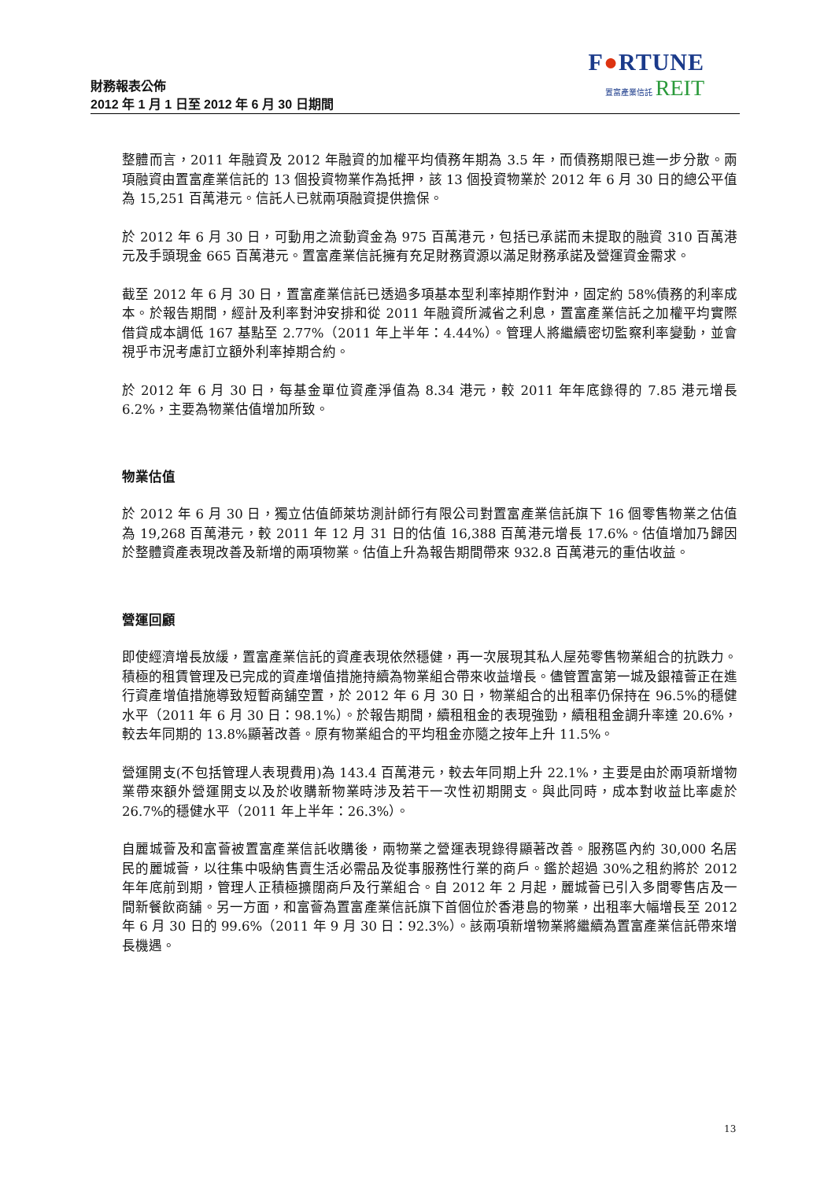F●RTUNE
置富產業信託 REIT
財務報表公佈
2012 年 1 月 1 日至 2012 年 6 月 30 日期間
整體而言，2011 年融資及 2012 年融資的加權平均債務年期為 3.5 年，而債務期限已進一步分散。兩項融資由置富產業信託的 13 個投資物業作為抵押，該 13 個投資物業於 2012 年 6 月 30 日的總公平值為 15,251 百萬港元。信託人已就兩項融資提供擔保。
於 2012 年 6 月 30 日，可動用之流動資金為 975 百萬港元，包括已承諾而未提取的融資 310 百萬港元及手頭現金 665 百萬港元。置富產業信託擁有充足財務資源以滿足財務承諾及營運資金需求。
截至 2012 年 6 月 30 日，置富產業信託已透過多項基本型利率掉期作對沖，固定約 58%債務的利率成本。於報告期間，經計及利率對沖安排和從 2011 年融資所減省之利息，置富產業信託之加權平均實際借貸成本調低 167 基點至 2.77%（2011 年上半年：4.44%）。管理人將繼續密切監察利率變動，並會視乎市況考慮訂立額外利率掉期合約。
於 2012 年 6 月 30 日，每基金單位資產淨值為 8.34 港元，較 2011 年年底錄得的 7.85 港元增長 6.2%，主要為物業估值增加所致。
物業估值
於 2012 年 6 月 30 日，獨立估值師萊坊測計師行有限公司對置富產業信託旗下 16 個零售物業之估值為 19,268 百萬港元，較 2011 年 12 月 31 日的估值 16,388 百萬港元增長 17.6%。估值增加乃歸因於整體資產表現改善及新增的兩項物業。估值上升為報告期間帶來 932.8 百萬港元的重估收益。
營運回顧
即使經濟增長放緩，置富產業信託的資產表現依然穩健，再一次展現其私人屋苑零售物業組合的抗跌力。積極的租賃管理及已完成的資產增值措施持續為物業組合帶來收益增長。儘管置富第一城及銀禧薈正在進行資產增值措施導致短暫商舖空置，於 2012 年 6 月 30 日，物業組合的出租率仍保持在 96.5%的穩健水平（2011 年 6 月 30 日：98.1%）。於報告期間，續租租金的表現強勁，續租租金調升率達 20.6%，較去年同期的 13.8%顯著改善。原有物業組合的平均租金亦隨之按年上升 11.5%。
營運開支(不包括管理人表現費用)為 143.4 百萬港元，較去年同期上升 22.1%，主要是由於兩項新增物業帶來額外營運開支以及於收購新物業時涉及若干一次性初期開支。與此同時，成本對收益比率處於 26.7%的穩健水平（2011 年上半年：26.3%）。
自麗城薈及和富薈被置富產業信託收購後，兩物業之營運表現錄得顯著改善。服務區內約 30,000 名居民的麗城薈，以往集中吸納售賣生活必需品及從事服務性行業的商戶。鑑於超過 30%之租約將於 2012 年年底前到期，管理人正積極擴闊商戶及行業組合。自 2012 年 2 月起，麗城薈已引入多間零售店及一間新餐飲商舖。另一方面，和富薈為置富產業信託旗下首個位於香港島的物業，出租率大幅增長至 2012 年 6 月 30 日的 99.6%（2011 年 9 月 30 日：92.3%）。該兩項新增物業將繼續為置富產業信託帶來增長機遇。
13